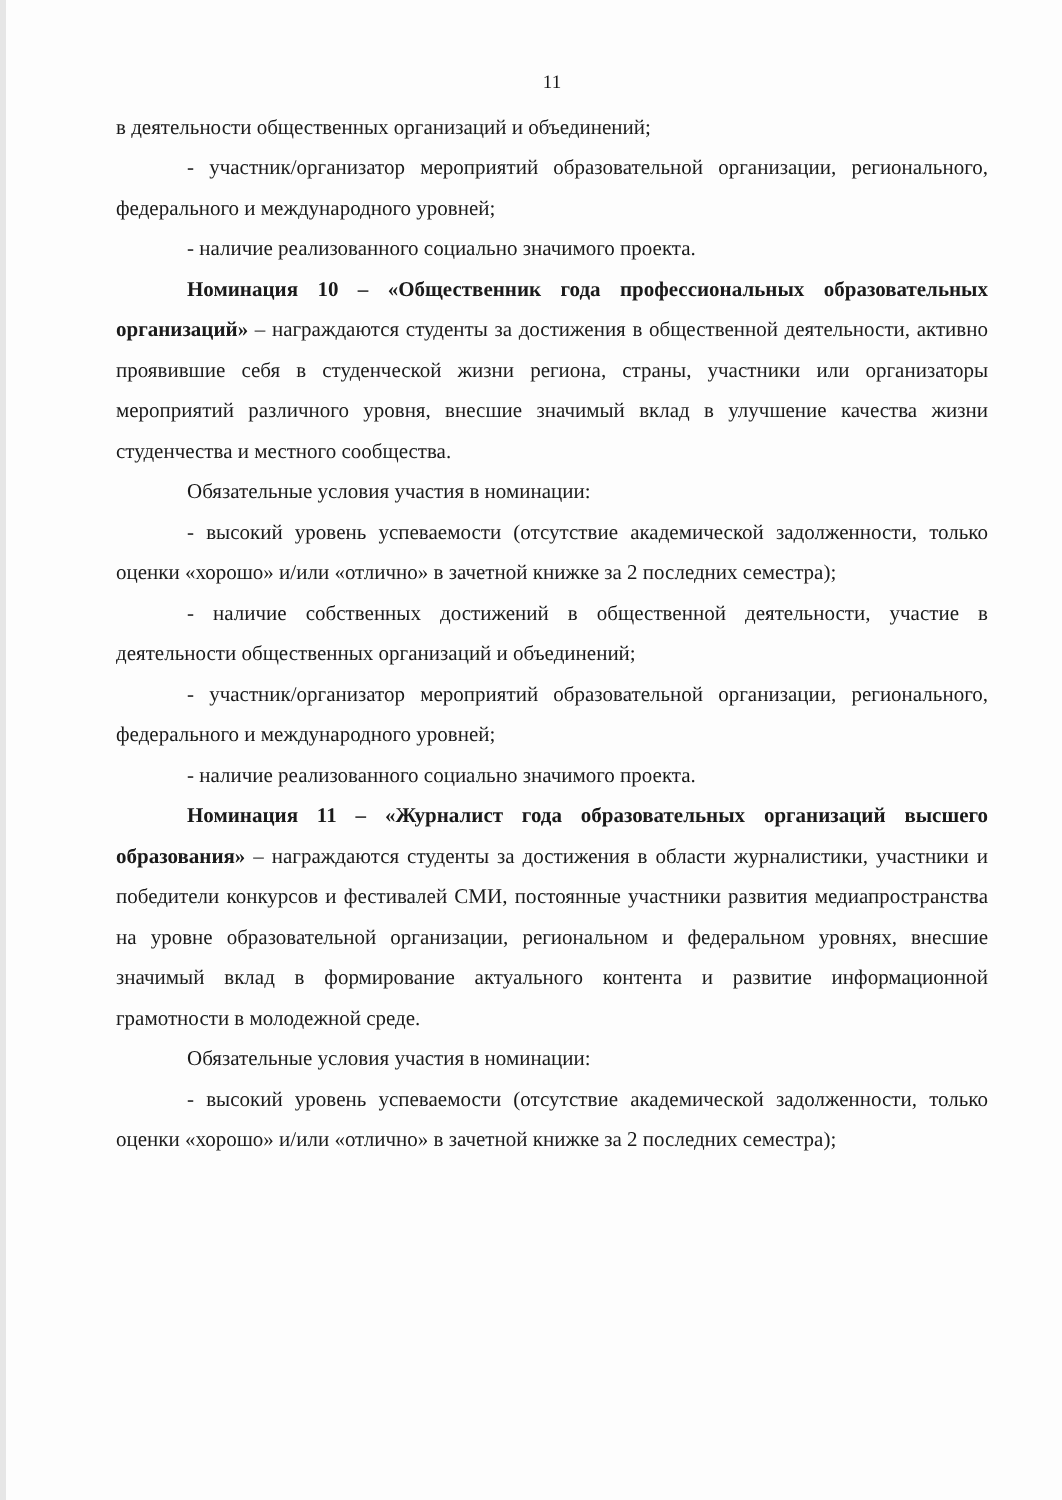11
в деятельности общественных организаций и объединений;
- участник/организатор мероприятий образовательной организации, регионального, федерального и международного уровней;
- наличие реализованного социально значимого проекта.
Номинация 10 – «Общественник года профессиональных образовательных организаций» – награждаются студенты за достижения в общественной деятельности, активно проявившие себя в студенческой жизни региона, страны, участники или организаторы мероприятий различного уровня, внесшие значимый вклад в улучшение качества жизни студенчества и местного сообщества.
Обязательные условия участия в номинации:
- высокий уровень успеваемости (отсутствие академической задолженности, только оценки «хорошо» и/или «отлично» в зачетной книжке за 2 последних семестра);
- наличие собственных достижений в общественной деятельности, участие в деятельности общественных организаций и объединений;
- участник/организатор мероприятий образовательной организации, регионального, федерального и международного уровней;
- наличие реализованного социально значимого проекта.
Номинация 11 – «Журналист года образовательных организаций высшего образования» – награждаются студенты за достижения в области журналистики, участники и победители конкурсов и фестивалей СМИ, постоянные участники развития медиапространства на уровне образовательной организации, региональном и федеральном уровнях, внесшие значимый вклад в формирование актуального контента и развитие информационной грамотности в молодежной среде.
Обязательные условия участия в номинации:
- высокий уровень успеваемости (отсутствие академической задолженности, только оценки «хорошо» и/или «отлично» в зачетной книжке за 2 последних семестра);